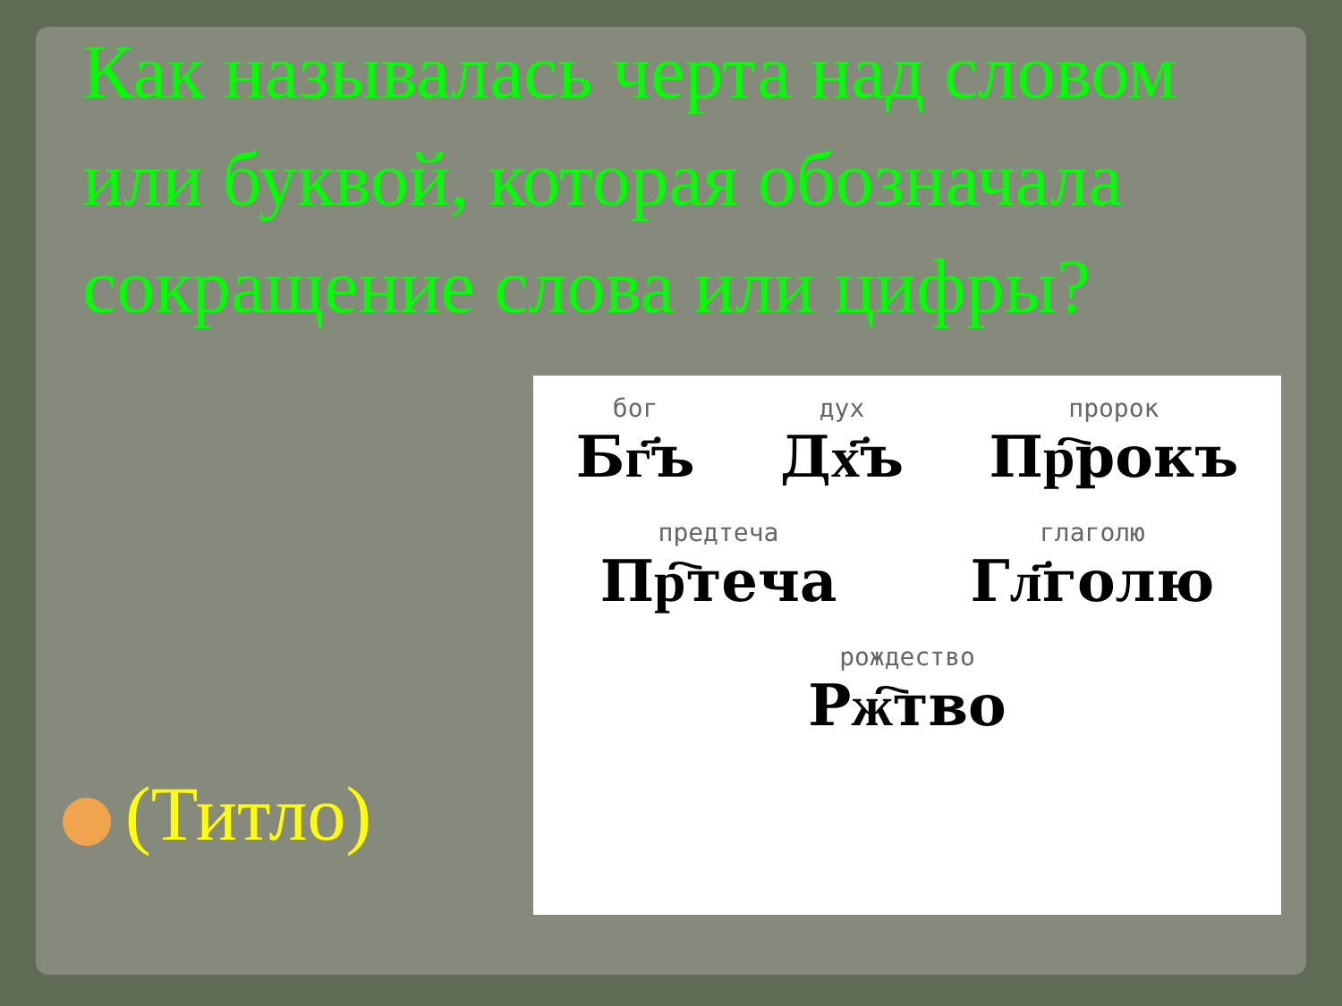Как называлась черта над словом или буквой, которая обозначала сокращение слова или цифры?
бог
Бг҃ъ
дух
Дх҃ъ
пророк
Пр҇рокъ
предтеча
Пр҇теча
глаголю
Гл҃голю
рождество
Рж҇тво
(Титло)